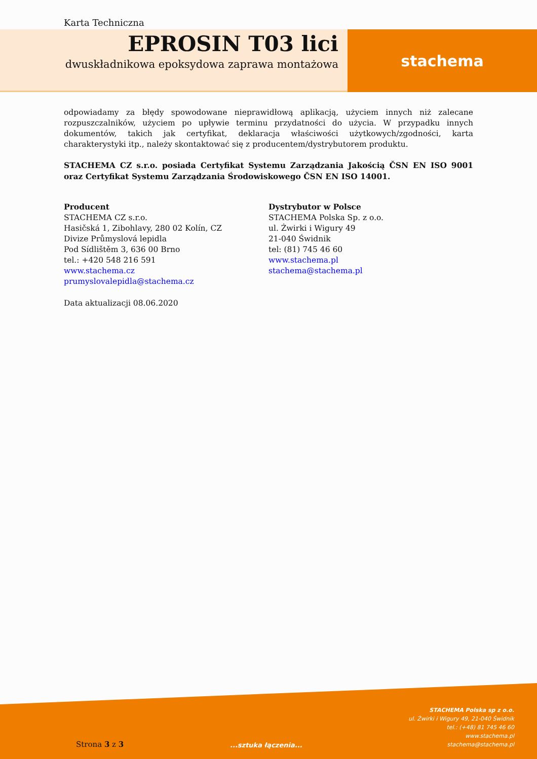Karta Techniczna
EPROSIN T03 lici
dwuskładnikowa epoksydowa zaprawa montażowa
stachema
odpowiadamy za błędy spowodowane nieprawidłową aplikacją, użyciem innych niż zalecane rozpuszczalników, użyciem po upływie terminu przydatności do użycia. W przypadku innych dokumentów, takich jak certyfikat, deklaracja właściwości użytkowych/zgodności, karta charakterystyki itp., należy skontaktować się z producentem/dystrybutorem produktu.
STACHEMA CZ s.r.o. posiada Certyfikat Systemu Zarządzania Jakością ČSN EN ISO 9001 oraz Certyfikat Systemu Zarządzania Środowiskowego ČSN EN ISO 14001.
Producent
STACHEMA CZ s.r.o.
Hasičská 1, Zibohlavy, 280 02 Kolín, CZ
Divize Průmyslová lepidla
Pod Sídlištěm 3, 636 00 Brno
tel.: +420 548 216 591
www.stachema.cz
prumyslovalepidla@stachema.cz
Dystrybutor w Polsce
STACHEMA Polska Sp. z o.o.
ul. Żwirki i Wigury 49
21-040 Świdnik
tel: (81) 745 46 60
www.stachema.pl
stachema@stachema.pl
Data aktualizacji 08.06.2020
Strona 3 z 3
...sztuka łączenia...
STACHEMA Polska sp z o.o.
ul. Żwirki i Wigury 49, 21-040 Świdnik
tel.: (+48) 81 745 46 60
www.stachema.pl
stachema@stachema.pl